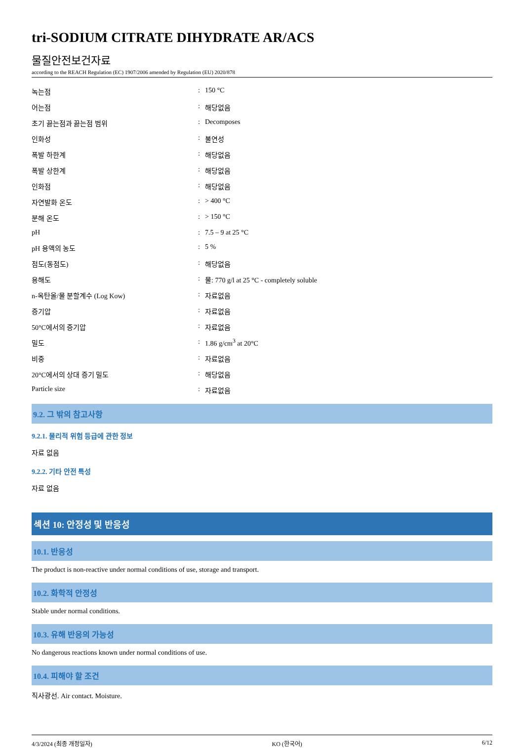tri-SODIUM CITRATE DIHYDRATE AR/ACS
물질안전보건자료
according to the REACH Regulation (EC) 1907/2006 amended by Regulation (EU) 2020/878
| 녹는점 | : | 150 °C |
| 어는점 | : | 해당없음 |
| 초기 끓는점과 끓는점 범위 | : | Decomposes |
| 인화성 | : | 불연성 |
| 폭발 하한계 | : | 해당없음 |
| 폭발 상한계 | : | 해당없음 |
| 인화점 | : | 해당없음 |
| 자연발화 온도 | : | > 400 °C |
| 분해 온도 | : | > 150 °C |
| pH | : | 7.5 – 9 at 25 °C |
| pH 용액의 농도 | : | 5 % |
| 점도(동점도) | : | 해당없음 |
| 용해도 | : | 물: 770 g/l at 25 °C - completely soluble |
| n-옥탄올/물 분할계수 (Log Kow) | : | 자료없음 |
| 증기압 | : | 자료없음 |
| 50°C에서의 증기압 | : | 자료없음 |
| 밀도 | : | 1.86 g/cm<sup>3</sup> at 20°C |
| 비중 | : | 자료없음 |
| 20°C에서의 상대 증기 밀도 | : | 해당없음 |
| Particle size | : | 자료없음 |
9.2. 그 밖의 참고사항
9.2.1. 물리적 위험 등급에 관한 정보
자료 없음
9.2.2. 기타 안전 특성
자료 없음
섹션 10: 안정성 및 반응성
10.1. 반응성
The product is non-reactive under normal conditions of use, storage and transport.
10.2. 화학적 안정성
Stable under normal conditions.
10.3. 유해 반응의 가능성
No dangerous reactions known under normal conditions of use.
10.4. 피해야 할 조건
직사광선. Air contact. Moisture.
4/3/2024 (최종 개정일자) KO (한국어) 6/12